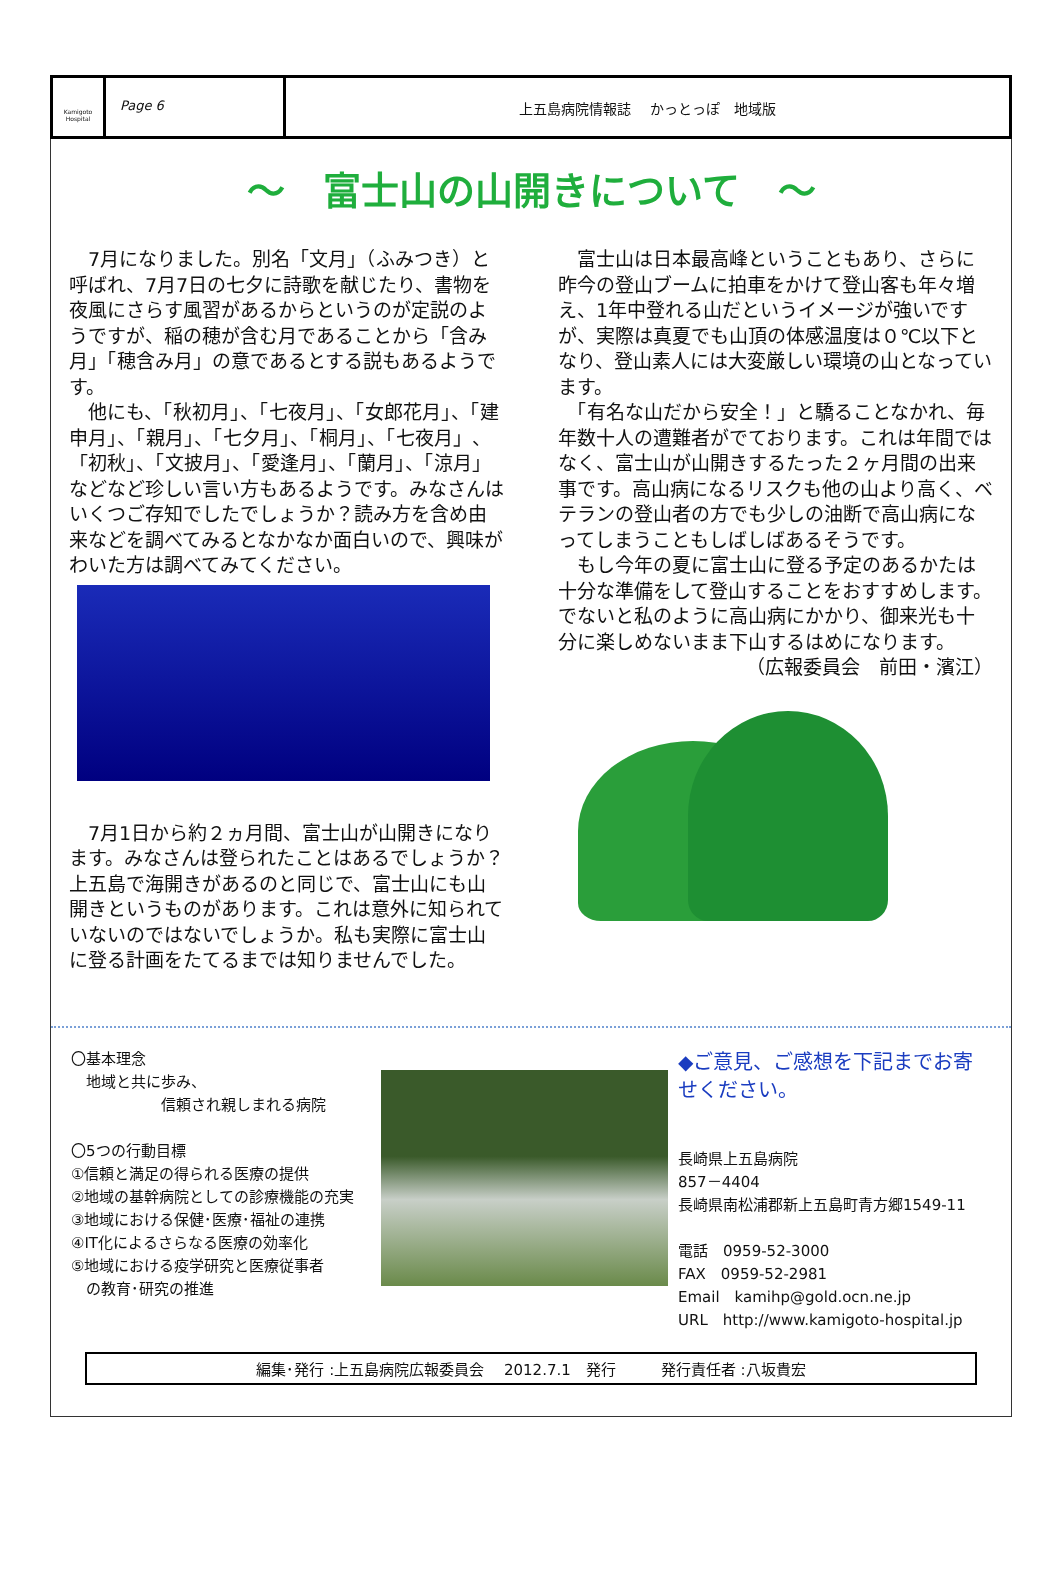Kamigoto Hospital
Page 6 上五島病院情報誌　 かっとっぽ　地域版
～　富士山の山開きについて　～
　7月になりました。別名「文月」（ふみつき）と呼ばれ、7月7日の七夕に詩歌を献じたり、書物を夜風にさらす風習があるからというのが定説のようですが、稲の穂が含む月であることから「含み月」「穂含み月」の意であるとする説もあるようです。
　他にも、「秋初月」、「七夜月」、「女郎花月」、「建申月」、「親月」、「七夕月」、「桐月」、「七夜月」、「初秋」、「文披月」、「愛逢月」、「蘭月」、「涼月」などなど珍しい言い方もあるようです。みなさんはいくつご存知でしたでしょうか？読み方を含め由来などを調べてみるとなかなか面白いので、興味がわいた方は調べてみてください。
　7月1日から約２ヵ月間、富士山が山開きになります。みなさんは登られたことはあるでしょうか？上五島で海開きがあるのと同じで、富士山にも山開きというものがあります。これは意外に知られていないのではないでしょうか。私も実際に富士山に登る計画をたてるまでは知りませんでした。
　富士山は日本最高峰ということもあり、さらに昨今の登山ブームに拍車をかけて登山客も年々増え、1年中登れる山だというイメージが強いですが、実際は真夏でも山頂の体感温度は０℃以下となり、登山素人には大変厳しい環境の山となっています。
　「有名な山だから安全！」と驕ることなかれ、毎年数十人の遭難者がでております。これは年間ではなく、富士山が山開きするたった２ヶ月間の出来事です。高山病になるリスクも他の山より高く、ベテランの登山者の方でも少しの油断で高山病になってしまうこともしばしばあるそうです。
　もし今年の夏に富士山に登る予定のあるかたは十分な準備をして登山することをおすすめします。でないと私のように高山病にかかり、御来光も十分に楽しめないまま下山するはめになります。
（広報委員会　前田・濱江）
〇基本理念
　地域と共に歩み、
　　　　　　信頼され親しまれる病院
〇5つの行動目標
①信頼と満足の得られる医療の提供
②地域の基幹病院としての診療機能の充実
③地域における保健･医療･福祉の連携
④IT化によるさらなる医療の効率化
⑤地域における疫学研究と医療従事者
　の教育･研究の推進
◆ご意見、ご感想を下記までお寄せください。
長崎県上五島病院
857－4404
長崎県南松浦郡新上五島町青方郷1549-11
電話　0959-52-3000
FAX　0959-52-2981
Email　kamihp@gold.ocn.ne.jp
URL　http://www.kamigoto-hospital.jp
編集･発行 :上五島病院広報委員会　 2012.7.1　発行　　　発行責任者 :八坂貴宏